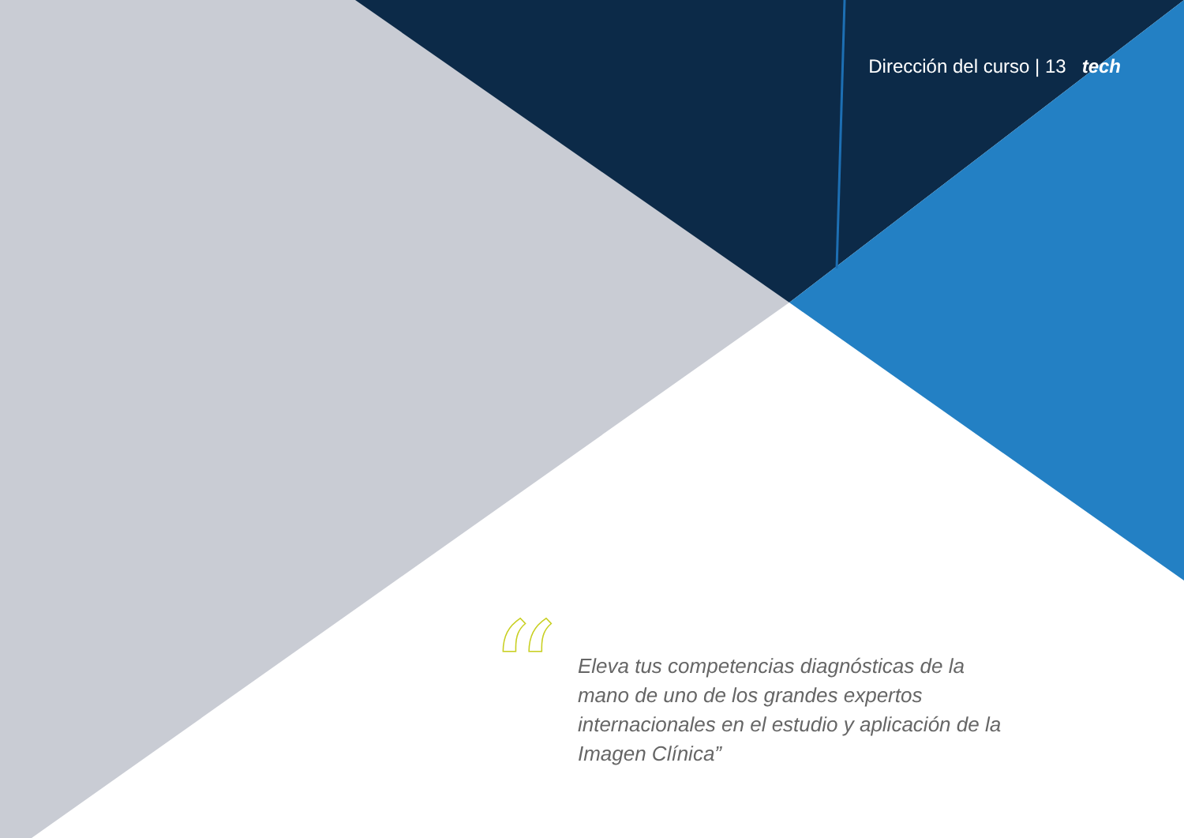Dirección del curso | 13 tech
“
Eleva tus competencias diagnósticas de la mano de uno de los grandes expertos internacionales en el estudio y aplicación de la Imagen Clínica”